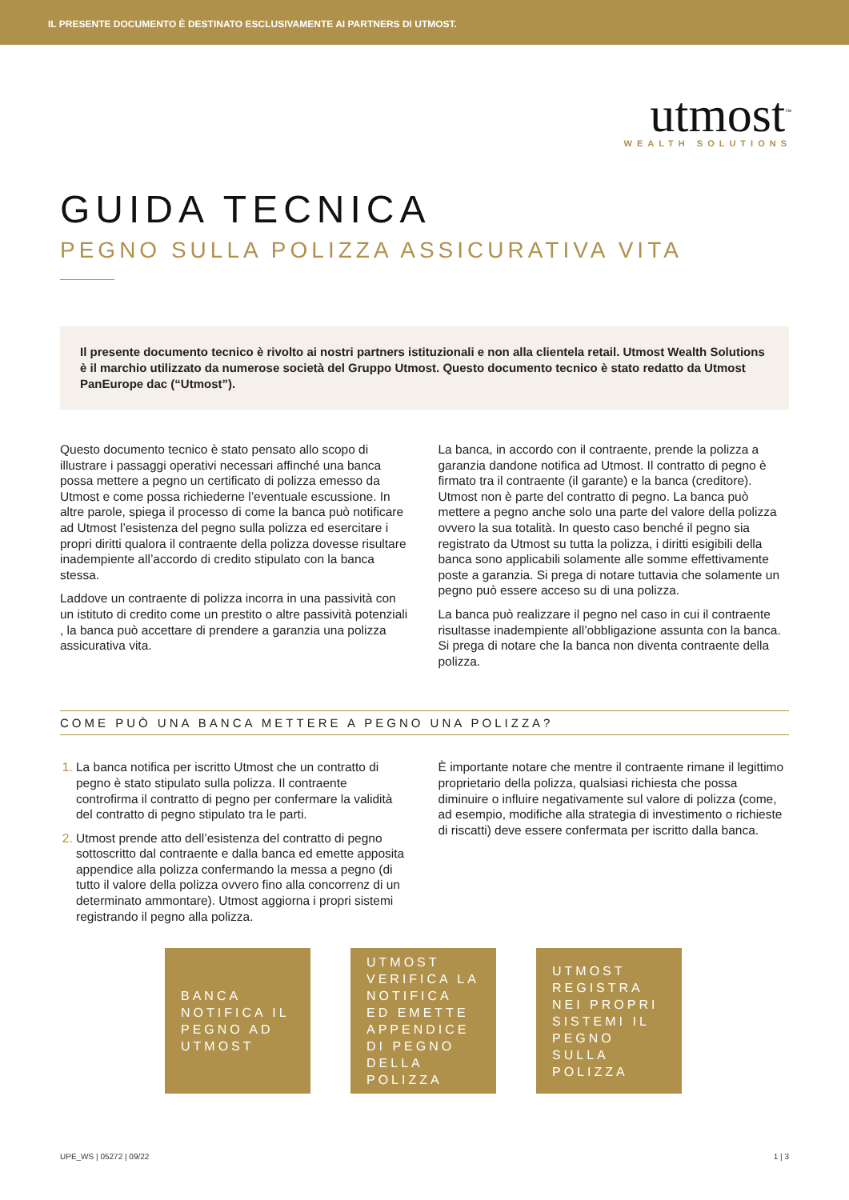IL PRESENTE DOCUMENTO È DESTINATO ESCLUSIVAMENTE AI PARTNERS DI UTMOST.
utmost<sup>™</sup>
WEALTH SOLUTIONS
GUIDA TECNICA
PEGNO SULLA POLIZZA ASSICURATIVA VITA
Il presente documento tecnico è rivolto ai nostri partners istituzionali e non alla clientela retail. Utmost Wealth Solutions è il marchio utilizzato da numerose società del Gruppo Utmost. Questo documento tecnico è stato redatto da Utmost PanEurope dac (“Utmost”).
Questo documento tecnico è stato pensato allo scopo di illustrare i passaggi operativi necessari affinché una banca possa mettere a pegno un certificato di polizza emesso da Utmost e come possa richiederne l’eventuale escussione. In altre parole, spiega il processo di come la banca può notificare ad Utmost l’esistenza del pegno sulla polizza ed esercitare i propri diritti qualora il contraente della polizza dovesse risultare inadempiente all’accordo di credito stipulato con la banca stessa.
Laddove un contraente di polizza incorra in una passività con un istituto di credito come un prestito o altre passività potenziali , la banca può accettare di prendere a garanzia una polizza assicurativa vita.
La banca, in accordo con il contraente, prende la polizza a garanzia dandone notifica ad Utmost. Il contratto di pegno è firmato tra il contraente (il garante) e la banca (creditore). Utmost non è parte del contratto di pegno. La banca può mettere a pegno anche solo una parte del valore della polizza ovvero la sua totalità. In questo caso benché il pegno sia registrato da Utmost su tutta la polizza, i diritti esigibili della banca sono applicabili solamente alle somme effettivamente poste a garanzia. Si prega di notare tuttavia che solamente un pegno può essere acceso su di una polizza.
La banca può realizzare il pegno nel caso in cui il contraente risultasse inadempiente all’obbligazione assunta con la banca. Si prega di notare che la banca non diventa contraente della polizza.
COME PUÒ UNA BANCA METTERE A PEGNO UNA POLIZZA?
La banca notifica per iscritto Utmost che un contratto di pegno è stato stipulato sulla polizza. Il contraente controfirma il contratto di pegno per confermare la validità del contratto di pegno stipulato tra le parti.
Utmost prende atto dell’esistenza del contratto di pegno sottoscritto dal contraente e dalla banca ed emette apposita appendice alla polizza confermando la messa a pegno (di tutto il valore della polizza ovvero fino alla concorrenz di un determinato ammontare). Utmost aggiorna i propri sistemi registrando il pegno alla polizza.
È importante notare che mentre il contraente rimane il legittimo proprietario della polizza, qualsiasi richiesta che possa diminuire o influire negativamente sul valore di polizza (come, ad esempio, modifiche alla strategia di investimento o richieste di riscatti) deve essere confermata per iscritto dalla banca.
BANCA NOTIFICA IL PEGNO AD UTMOST
UTMOST VERIFICA LA NOTIFICA ED EMETTE APPENDICE DI PEGNO DELLA POLIZZA
UTMOST REGISTRA NEI PROPRI SISTEMI IL PEGNO SULLA POLIZZA
UPE_WS | 05272 | 09/22 1 | 3